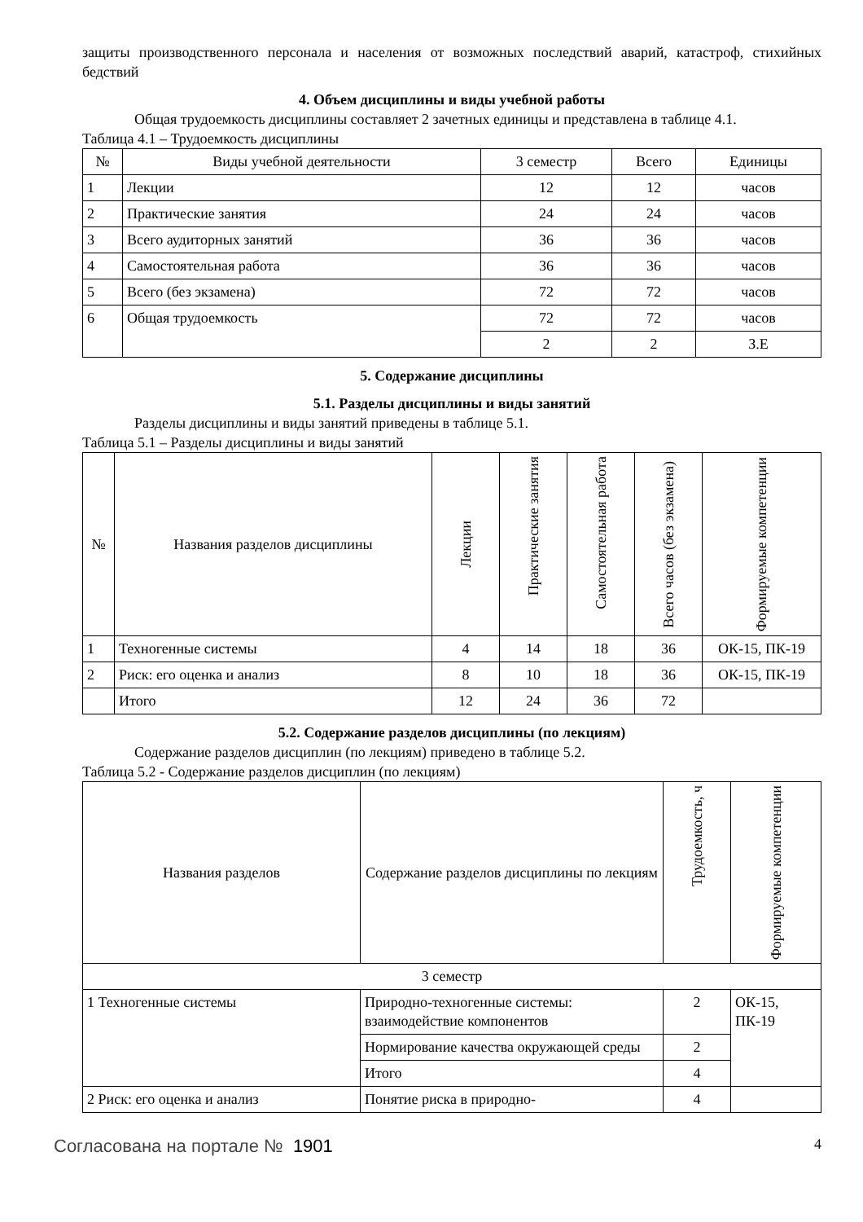защиты производственного персонала и населения от возможных последствий аварий, катастроф, стихийных бедствий
4. Объем дисциплины и виды учебной работы
Общая трудоемкость дисциплины составляет 2 зачетных единицы и представлена в таблице 4.1.
Таблица 4.1 – Трудоемкость дисциплины
| № | Виды учебной деятельности | 3 семестр | Всего | Единицы |
| --- | --- | --- | --- | --- |
| 1 | Лекции | 12 | 12 | часов |
| 2 | Практические занятия | 24 | 24 | часов |
| 3 | Всего аудиторных занятий | 36 | 36 | часов |
| 4 | Самостоятельная работа | 36 | 36 | часов |
| 5 | Всего (без экзамена) | 72 | 72 | часов |
| 6 | Общая трудоемкость | 72 | 72 | часов |
| | | 2 | 2 | З.Е |
5. Содержание дисциплины
5.1. Разделы дисциплины и виды занятий
Разделы дисциплины и виды занятий приведены в таблице 5.1.
Таблица 5.1 – Разделы дисциплины и виды занятий
| № | Названия разделов дисциплины | Лекции | Практические занятия | Самостоятельная работа | Всего часов (без экзамена) | Формируемые компетенции |
| --- | --- | --- | --- | --- | --- | --- |
| 1 | Техногенные системы | 4 | 14 | 18 | 36 | ОК-15, ПК-19 |
| 2 | Риск: его оценка и анализ | 8 | 10 | 18 | 36 | ОК-15, ПК-19 |
| | Итого | 12 | 24 | 36 | 72 | |
5.2. Содержание разделов дисциплины (по лекциям)
Содержание разделов дисциплин (по лекциям) приведено в таблице 5.2.
Таблица 5.2 - Содержание разделов дисциплин (по лекциям)
| Названия разделов | Содержание разделов дисциплины по лекциям | Трудоемкость, ч | Формируемые компетенции |
| --- | --- | --- | --- |
| 3 семестр | | | |
| 1 Техногенные системы | Природно-техногенные системы: взаимодействие компонентов | 2 | ОК-15, ПК-19 |
| | Нормирование качества окружающей среды | 2 | |
| | Итого | 4 | |
| 2 Риск: его оценка и анализ | Понятие риска в природно- | 4 | |
Согласована на портале № 1901
4